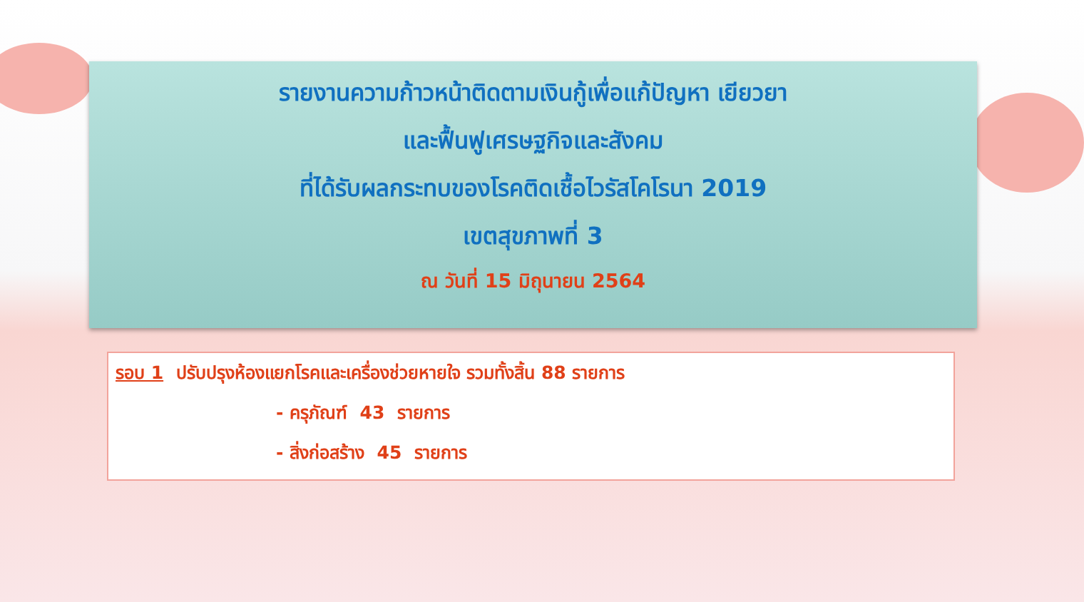รายงานความก้าวหน้าติดตามเงินกู้เพื่อแก้ปัญหา เยียวยา
และฟื้นฟูเศรษฐกิจและสังคม
ที่ได้รับผลกระทบของโรคติดเชื้อไวรัสโคโรนา 2019
เขตสุขภาพที่ 3
ณ วันที่ 15 มิถุนายน 2564
รอบ 1 ปรับปรุงห้องแยกโรคและเครื่องช่วยหายใจ รวมทั้งสิ้น 88 รายการ
- ครุภัณฑ์ 43 รายการ
- สิ่งก่อสร้าง 45 รายการ